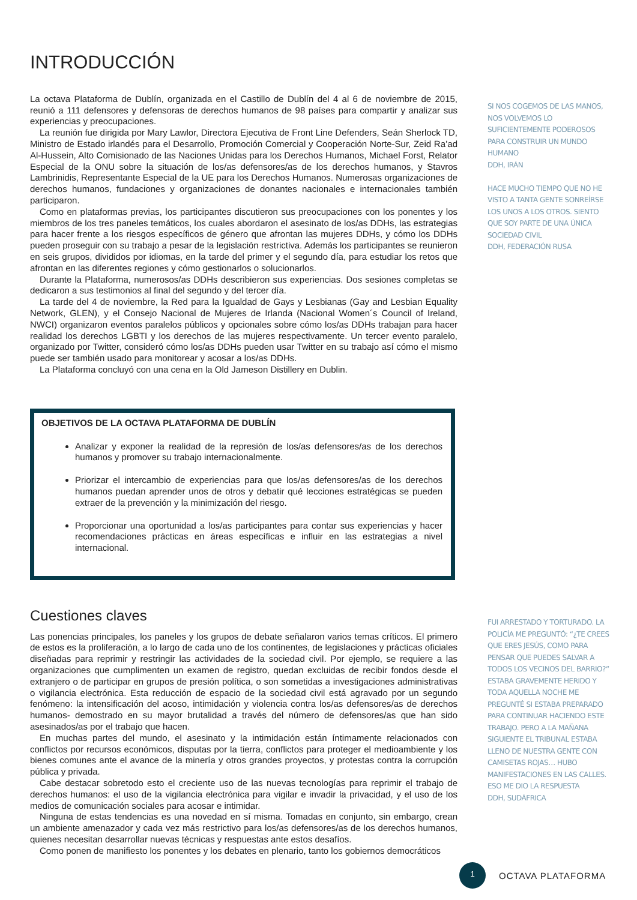INTRODUCCIÓN
La octava Plataforma de Dublín, organizada en el Castillo de Dublín del 4 al 6 de noviembre de 2015, reunió a 111 defensores y defensoras de derechos humanos de 98 países para compartir y analizar sus experiencias y preocupaciones.
La reunión fue dirigida por Mary Lawlor, Directora Ejecutiva de Front Line Defenders, Seán Sherlock TD, Ministro de Estado irlandés para el Desarrollo, Promoción Comercial y Cooperación Norte-Sur, Zeid Ra’ad Al-Hussein, Alto Comisionado de las Naciones Unidas para los Derechos Humanos, Michael Forst, Relator Especial de la ONU sobre la situación de los/as defensores/as de los derechos humanos, y Stavros Lambrinidis, Representante Especial de la UE para los Derechos Humanos. Numerosas organizaciones de derechos humanos, fundaciones y organizaciones de donantes nacionales e internacionales también participaron.
Como en plataformas previas, los participantes discutieron sus preocupaciones con los ponentes y los miembros de los tres paneles temáticos, los cuales abordaron el asesinato de los/as DDHs, las estrategias para hacer frente a los riesgos específicos de género que afrontan las mujeres DDHs, y cómo los DDHs pueden proseguir con su trabajo a pesar de la legislación restrictiva. Además los participantes se reunieron en seis grupos, divididos por idiomas, en la tarde del primer y el segundo día, para estudiar los retos que afrontan en las diferentes regiones y cómo gestionarlos o solucionarlos.
Durante la Plataforma, numerosos/as DDHs describieron sus experiencias. Dos sesiones completas se dedicaron a sus testimonios al final del segundo y del tercer día.
La tarde del 4 de noviembre, la Red para la Igualdad de Gays y Lesbianas (Gay and Lesbian Equality Network, GLEN), y el Consejo Nacional de Mujeres de Irlanda (Nacional Women´s Council of Ireland, NWCI) organizaron eventos paralelos públicos y opcionales sobre cómo los/as DDHs trabajan para hacer realidad los derechos LGBTI y los derechos de las mujeres respectivamente. Un tercer evento paralelo, organizado por Twitter, consideró cómo los/as DDHs pueden usar Twitter en su trabajo así cómo el mismo puede ser también usado para monitorear y acosar a los/as DDHs.
La Plataforma concluyó con una cena en la Old Jameson Distillery en Dublin.
OBJETIVOS DE LA OCTAVA PLATAFORMA DE DUBLÍN
Analizar y exponer la realidad de la represión de los/as defensores/as de los derechos humanos y promover su trabajo internacionalmente.
Priorizar el intercambio de experiencias para que los/as defensores/as de los derechos humanos puedan aprender unos de otros y debatir qué lecciones estratégicas se pueden extraer de la prevención y la minimización del riesgo.
Proporcionar una oportunidad a los/as participantes para contar sus experiencias y hacer recomendaciones prácticas en áreas específicas e influir en las estrategias a nivel internacional.
Cuestiones claves
Las ponencias principales, los paneles y los grupos de debate señalaron varios temas críticos. El primero de estos es la proliferación, a lo largo de cada uno de los continentes, de legislaciones y prácticas oficiales diseñadas para reprimir y restringir las actividades de la sociedad civil. Por ejemplo, se requiere a las organizaciones que cumplimenten un examen de registro, quedan excluidas de recibir fondos desde el extranjero o de participar en grupos de presión política, o son sometidas a investigaciones administrativas o vigilancia electrónica. Esta reducción de espacio de la sociedad civil está agravado por un segundo fenómeno: la intensificación del acoso, intimidación y violencia contra los/as defensores/as de derechos humanos- demostrado en su mayor brutalidad a través del número de defensores/as que han sido asesinados/as por el trabajo que hacen.
En muchas partes del mundo, el asesinato y la intimidación están íntimamente relacionados con conflictos por recursos económicos, disputas por la tierra, conflictos para proteger el medioambiente y los bienes comunes ante el avance de la minería y otros grandes proyectos, y protestas contra la corrupción pública y privada.
Cabe destacar sobretodo esto el creciente uso de las nuevas tecnologías para reprimir el trabajo de derechos humanos: el uso de la vigilancia electrónica para vigilar e invadir la privacidad, y el uso de los medios de comunicación sociales para acosar e intimidar.
Ninguna de estas tendencias es una novedad en sí misma. Tomadas en conjunto, sin embargo, crean un ambiente amenazador y cada vez más restrictivo para los/as defensores/as de los derechos humanos, quienes necesitan desarrollar nuevas técnicas y respuestas ante estos desafíos.
Como ponen de manifiesto los ponentes y los debates en plenario, tanto los gobiernos democráticos
SI NOS COGEMOS DE LAS MANOS, NOS VOLVEMOS LO SUFICIENTEMENTE PODEROSOS PARA CONSTRUIR UN MUNDO HUMANO
DDH, IRÁN
HACE MUCHO TIEMPO QUE NO HE VISTO A TANTA GENTE SONREÍRSE LOS UNOS A LOS OTROS. SIENTO QUE SOY PARTE DE UNA ÚNICA SOCIEDAD CIVIL
DDH, FEDERACIÓN RUSA
FUI ARRESTADO Y TORTURADO. LA POLICÍA ME PREGUNTÓ: “¿TE CREES QUE ERES JESÚS, COMO PARA PENSAR QUE PUEDES SALVAR A TODOS LOS VECINOS DEL BARRIO?” ESTABA GRAVEMENTE HERIDO Y TODA AQUELLA NOCHE ME PREGUNTÉ SI ESTABA PREPARADO PARA CONTINUAR HACIENDO ESTE TRABAJO. PERO A LA MAÑANA SIGUIENTE EL TRIBUNAL ESTABA LLENO DE NUESTRA GENTE CON CAMISETAS ROJAS… HUBO MANIFESTACIONES EN LAS CALLES. ESO ME DIO LA RESPUESTA
DDH, SUDÁFRICA
1
OCTAVA PLATAFORMA